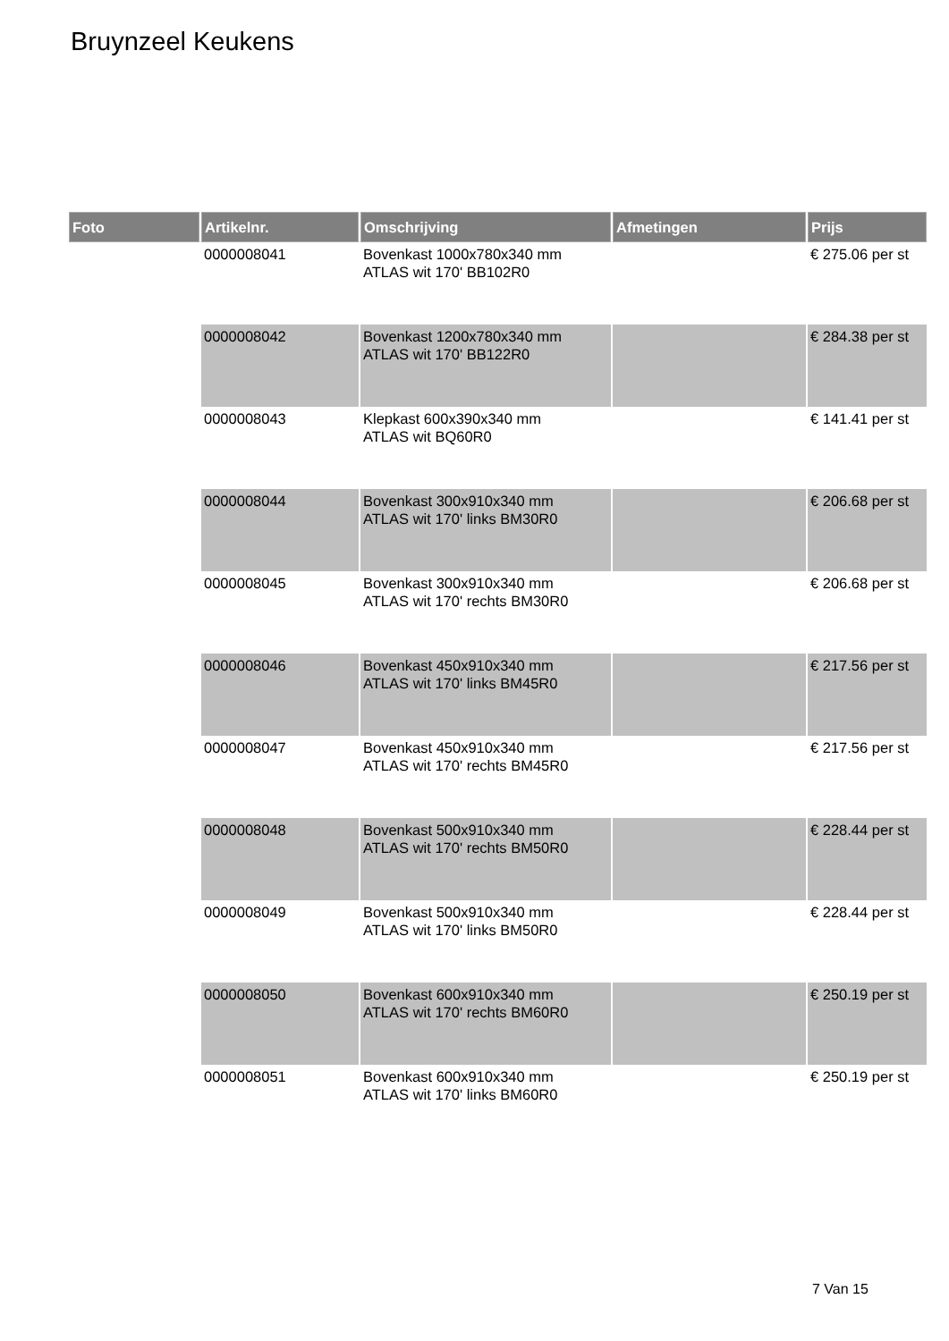Bruynzeel Keukens
| Foto | Artikelnr. | Omschrijving | Afmetingen | Prijs |
| --- | --- | --- | --- | --- |
| | 0000008041 | Bovenkast 1000x780x340 mm ATLAS wit 170' BB102R0 | | € 275.06 per st |
| | 0000008042 | Bovenkast 1200x780x340 mm ATLAS wit 170' BB122R0 | | € 284.38 per st |
| | 0000008043 | Klepkast 600x390x340 mm ATLAS wit BQ60R0 | | € 141.41 per st |
| | 0000008044 | Bovenkast 300x910x340 mm ATLAS wit 170' links BM30R0 | | € 206.68 per st |
| | 0000008045 | Bovenkast 300x910x340 mm ATLAS wit 170' rechts BM30R0 | | € 206.68 per st |
| | 0000008046 | Bovenkast 450x910x340 mm ATLAS wit 170' links BM45R0 | | € 217.56 per st |
| | 0000008047 | Bovenkast 450x910x340 mm ATLAS wit 170' rechts BM45R0 | | € 217.56 per st |
| | 0000008048 | Bovenkast 500x910x340 mm ATLAS wit 170' rechts BM50R0 | | € 228.44 per st |
| | 0000008049 | Bovenkast 500x910x340 mm ATLAS wit 170' links BM50R0 | | € 228.44 per st |
| | 0000008050 | Bovenkast 600x910x340 mm ATLAS wit 170' rechts BM60R0 | | € 250.19 per st |
| | 0000008051 | Bovenkast 600x910x340 mm ATLAS wit 170' links BM60R0 | | € 250.19 per st |
7 Van 15